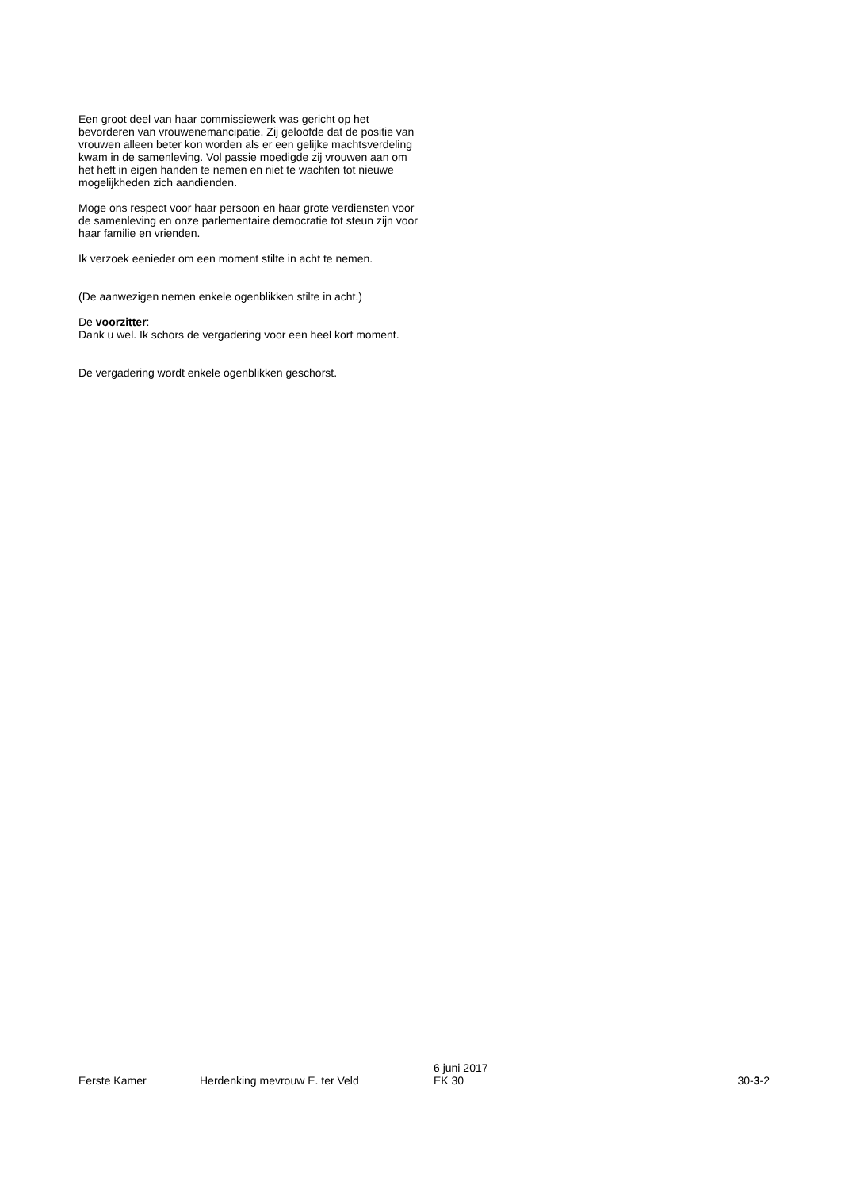Een groot deel van haar commissiewerk was gericht op het bevorderen van vrouwenemancipatie. Zij geloofde dat de positie van vrouwen alleen beter kon worden als er een gelijke machtsverdeling kwam in de samenleving. Vol passie moedigde zij vrouwen aan om het heft in eigen handen te nemen en niet te wachten tot nieuwe mogelijkheden zich aandienden.
Moge ons respect voor haar persoon en haar grote verdiensten voor de samenleving en onze parlementaire democratie tot steun zijn voor haar familie en vrienden.
Ik verzoek eenieder om een moment stilte in acht te nemen.
(De aanwezigen nemen enkele ogenblikken stilte in acht.)
De voorzitter:
Dank u wel. Ik schors de vergadering voor een heel kort moment.
De vergadering wordt enkele ogenblikken geschorst.
Eerste Kamer
Herdenking mevrouw E. ter Veld
6 juni 2017
EK 30
30-3-2